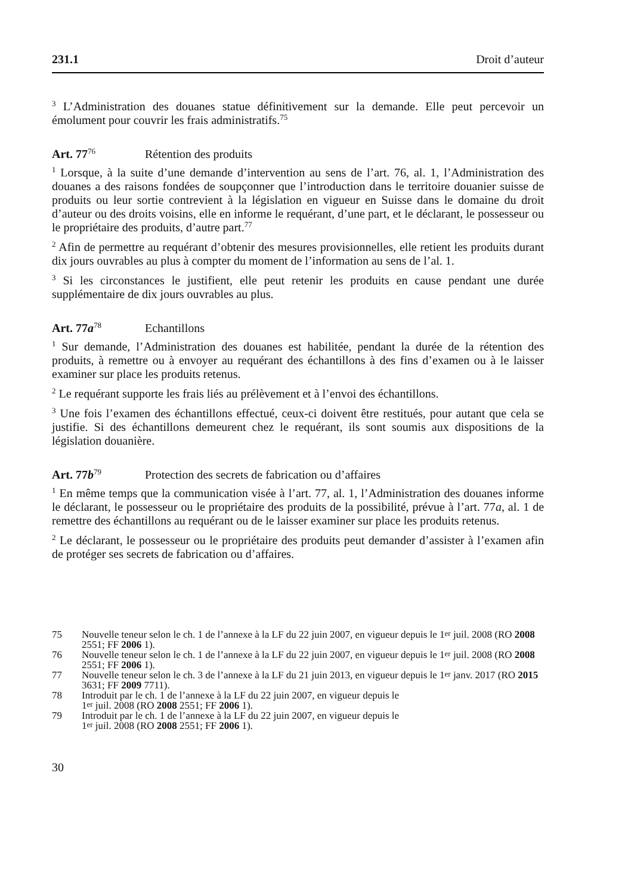231.1 Droit d’auteur
<sup>3</sup> L’Administration des douanes statue définitivement sur la demande. Elle peut percevoir un émolument pour couvrir les frais administratifs.<sup>75</sup>
Art. 77<sup>76</sup> Rétention des produits
<sup>1</sup> Lorsque, à la suite d’une demande d’intervention au sens de l’art. 76, al. 1, l’Administration des douanes a des raisons fondées de soupçonner que l’introduction dans le territoire douanier suisse de produits ou leur sortie contrevient à la législation en vigueur en Suisse dans le domaine du droit d’auteur ou des droits voisins, elle en informe le requérant, d’une part, et le déclarant, le possesseur ou le propriétaire des produits, d’autre part.<sup>77</sup>
<sup>2</sup> Afin de permettre au requérant d’obtenir des mesures provisionnelles, elle retient les produits durant dix jours ouvrables au plus à compter du moment de l’information au sens de l’al. 1.
<sup>3</sup> Si les circonstances le justifient, elle peut retenir les produits en cause pendant une durée supplémentaire de dix jours ouvrables au plus.
Art. 77a<sup>78</sup> Echantillons
<sup>1</sup> Sur demande, l’Administration des douanes est habilitée, pendant la durée de la rétention des produits, à remettre ou à envoyer au requérant des échantillons à des fins d’examen ou à le laisser examiner sur place les produits retenus.
<sup>2</sup> Le requérant supporte les frais liés au prélèvement et à l’envoi des échantillons.
<sup>3</sup> Une fois l’examen des échantillons effectué, ceux-ci doivent être restitués, pour autant que cela se justifie. Si des échantillons demeurent chez le requérant, ils sont soumis aux dispositions de la législation douanière.
Art. 77b<sup>79</sup> Protection des secrets de fabrication ou d’affaires
<sup>1</sup> En même temps que la communication visée à l’art. 77, al. 1, l’Administration des douanes informe le déclarant, le possesseur ou le propriétaire des produits de la possibilité, prévue à l’art. 77a, al. 1 de remettre des échantillons au requérant ou de le laisser examiner sur place les produits retenus.
<sup>2</sup> Le déclarant, le possesseur ou le propriétaire des produits peut demander d’assister à l’examen afin de protéger ses secrets de fabrication ou d’affaires.
75 Nouvelle teneur selon le ch. 1 de l’annexe à la LF du 22 juin 2007, en vigueur depuis le 1<sup>er</sup> juil. 2008 (RO 2008 2551; FF 2006 1).
76 Nouvelle teneur selon le ch. 1 de l’annexe à la LF du 22 juin 2007, en vigueur depuis le 1<sup>er</sup> juil. 2008 (RO 2008 2551; FF 2006 1).
77 Nouvelle teneur selon le ch. 3 de l’annexe à la LF du 21 juin 2013, en vigueur depuis le 1<sup>er</sup> janv. 2017 (RO 2015 3631; FF 2009 7711).
78 Introduit par le ch. 1 de l’annexe à la LF du 22 juin 2007, en vigueur depuis le
1<sup>er</sup> juil. 2008 (RO 2008 2551; FF 2006 1).
79 Introduit par le ch. 1 de l’annexe à la LF du 22 juin 2007, en vigueur depuis le
1<sup>er</sup> juil. 2008 (RO 2008 2551; FF 2006 1).
30